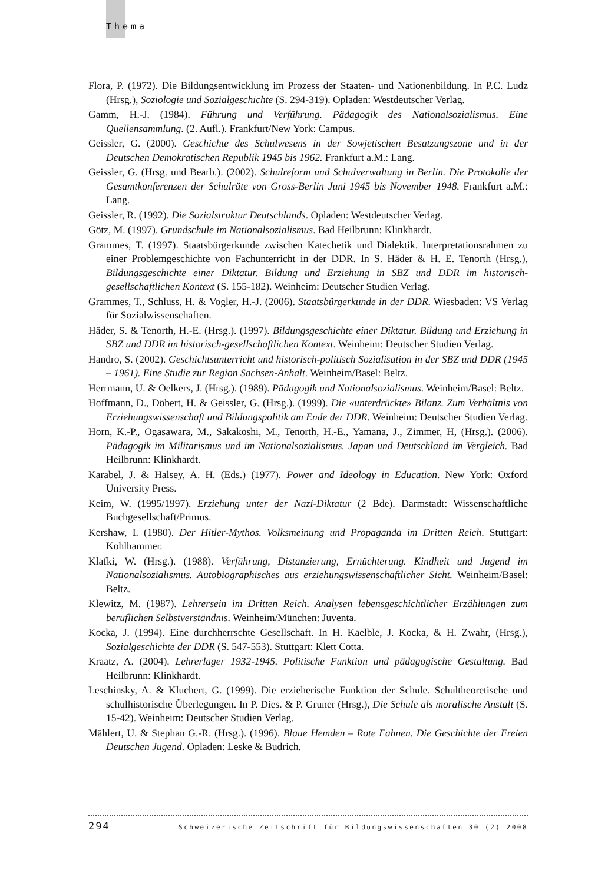Thema
Flora, P. (1972). Die Bildungsentwicklung im Prozess der Staaten- und Nationenbildung. In P.C. Ludz (Hrsg.), Soziologie und Sozialgeschichte (S. 294-319). Opladen: Westdeutscher Verlag.
Gamm, H.-J. (1984). Führung und Verführung. Pädagogik des Nationalsozialismus. Eine Quellensammlung. (2. Aufl.). Frankfurt/New York: Campus.
Geissler, G. (2000). Geschichte des Schulwesens in der Sowjetischen Besatzungszone und in der Deutschen Demokratischen Republik 1945 bis 1962. Frankfurt a.M.: Lang.
Geissler, G. (Hrsg. und Bearb.). (2002). Schulreform und Schulverwaltung in Berlin. Die Protokolle der Gesamtkonferenzen der Schulräte von Gross-Berlin Juni 1945 bis November 1948. Frankfurt a.M.: Lang.
Geissler, R. (1992). Die Sozialstruktur Deutschlands. Opladen: Westdeutscher Verlag.
Götz, M. (1997). Grundschule im Nationalsozialismus. Bad Heilbrunn: Klinkhardt.
Grammes, T. (1997). Staatsbürgerkunde zwischen Katechetik und Dialektik. Interpretationsrahmen zu einer Problemgeschichte von Fachunterricht in der DDR. In S. Häder & H. E. Tenorth (Hrsg.), Bildungsgeschichte einer Diktatur. Bildung und Erziehung in SBZ und DDR im historisch-gesellschaftlichen Kontext (S. 155-182). Weinheim: Deutscher Studien Verlag.
Grammes, T., Schluss, H. & Vogler, H.-J. (2006). Staatsbürgerkunde in der DDR. Wiesbaden: VS Verlag für Sozialwissenschaften.
Häder, S. & Tenorth, H.-E. (Hrsg.). (1997). Bildungsgeschichte einer Diktatur. Bildung und Erziehung in SBZ und DDR im historisch-gesellschaftlichen Kontext. Weinheim: Deutscher Studien Verlag.
Handro, S. (2002). Geschichtsunterricht und historisch-politisch Sozialisation in der SBZ und DDR (1945 – 1961). Eine Studie zur Region Sachsen-Anhalt. Weinheim/Basel: Beltz.
Herrmann, U. & Oelkers, J. (Hrsg.). (1989). Pädagogik und Nationalsozialismus. Weinheim/Basel: Beltz.
Hoffmann, D., Döbert, H. & Geissler, G. (Hrsg.). (1999). Die «unterdrückte» Bilanz. Zum Verhältnis von Erziehungswissenschaft und Bildungspolitik am Ende der DDR. Weinheim: Deutscher Studien Verlag.
Horn, K.-P., Ogasawara, M., Sakakoshi, M., Tenorth, H.-E., Yamana, J., Zimmer, H, (Hrsg.). (2006). Pädagogik im Militarismus und im Nationalsozialismus. Japan und Deutschland im Vergleich. Bad Heilbrunn: Klinkhardt.
Karabel, J. & Halsey, A. H. (Eds.) (1977). Power and Ideology in Education. New York: Oxford University Press.
Keim, W. (1995/1997). Erziehung unter der Nazi-Diktatur (2 Bde). Darmstadt: Wissenschaftliche Buchgesellschaft/Primus.
Kershaw, I. (1980). Der Hitler-Mythos. Volksmeinung und Propaganda im Dritten Reich. Stuttgart: Kohlhammer.
Klafki, W. (Hrsg.). (1988). Verführung, Distanzierung, Ernüchterung. Kindheit und Jugend im Nationalsozialismus. Autobiographisches aus erziehungswissenschaftlicher Sicht. Weinheim/Basel: Beltz.
Klewitz, M. (1987). Lehrersein im Dritten Reich. Analysen lebensgeschichtlicher Erzählungen zum beruflichen Selbstverständnis. Weinheim/München: Juventa.
Kocka, J. (1994). Eine durchherrschte Gesellschaft. In H. Kaelble, J. Kocka, & H. Zwahr, (Hrsg.), Sozialgeschichte der DDR (S. 547-553). Stuttgart: Klett Cotta.
Kraatz, A. (2004). Lehrerlager 1932-1945. Politische Funktion und pädagogische Gestaltung. Bad Heilbrunn: Klinkhardt.
Leschinsky, A. & Kluchert, G. (1999). Die erzieherische Funktion der Schule. Schultheoretische und schulhistorische Überlegungen. In P. Dies. & P. Gruner (Hrsg.), Die Schule als moralische Anstalt (S. 15-42). Weinheim: Deutscher Studien Verlag.
Mählert, U. & Stephan G.-R. (Hrsg.). (1996). Blaue Hemden – Rote Fahnen. Die Geschichte der Freien Deutschen Jugend. Opladen: Leske & Budrich.
294 Schweizerische Zeitschrift für Bildungswissenschaften 30 (2) 2008